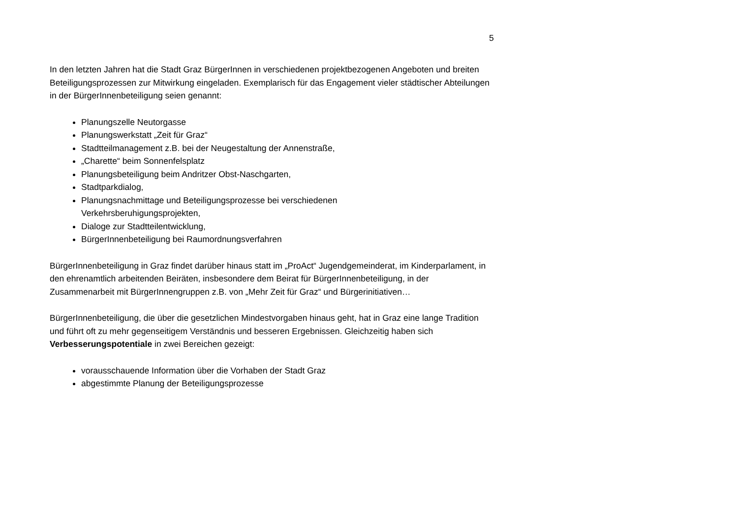5
In den letzten Jahren hat die Stadt Graz BürgerInnen in verschiedenen projektbezogenen Angeboten und breiten Beteiligungsprozessen zur Mitwirkung eingeladen. Exemplarisch für das Engagement vieler städtischer Abteilungen in der BürgerInnenbeteiligung seien genannt:
Planungszelle Neutorgasse
Planungswerkstatt „Zeit für Graz“
Stadtteilmanagement z.B. bei der Neugestaltung der Annenstraße,
„Charette“ beim Sonnenfelsplatz
Planungsbeteiligung beim Andritzer Obst-Naschgarten,
Stadtparkdialog,
Planungsnachmittage und Beteiligungsprozesse bei verschiedenen
Verkehrsberuhigungsprojekten,
Dialoge zur Stadtteilentwicklung,
BürgerInnenbeteiligung bei Raumordnungsverfahren
BürgerInnenbeteiligung in Graz findet darüber hinaus statt im „ProAct“ Jugendgemeinderat, im Kinderparlament, in den ehrenamtlich arbeitenden Beiräten, insbesondere dem Beirat für BürgerInnenbeteiligung, in der Zusammenarbeit mit BürgerInnengruppen z.B. von „Mehr Zeit für Graz“ und Bürgerinitiativen…
BürgerInnenbeteiligung, die über die gesetzlichen Mindestvorgaben hinaus geht, hat in Graz eine lange Tradition und führt oft zu mehr gegenseitigem Verständnis und besseren Ergebnissen. Gleichzeitig haben sich Verbesserungspotentiale in zwei Bereichen gezeigt:
vorausschauende Information über die Vorhaben der Stadt Graz
abgestimmte Planung der Beteiligungsprozesse